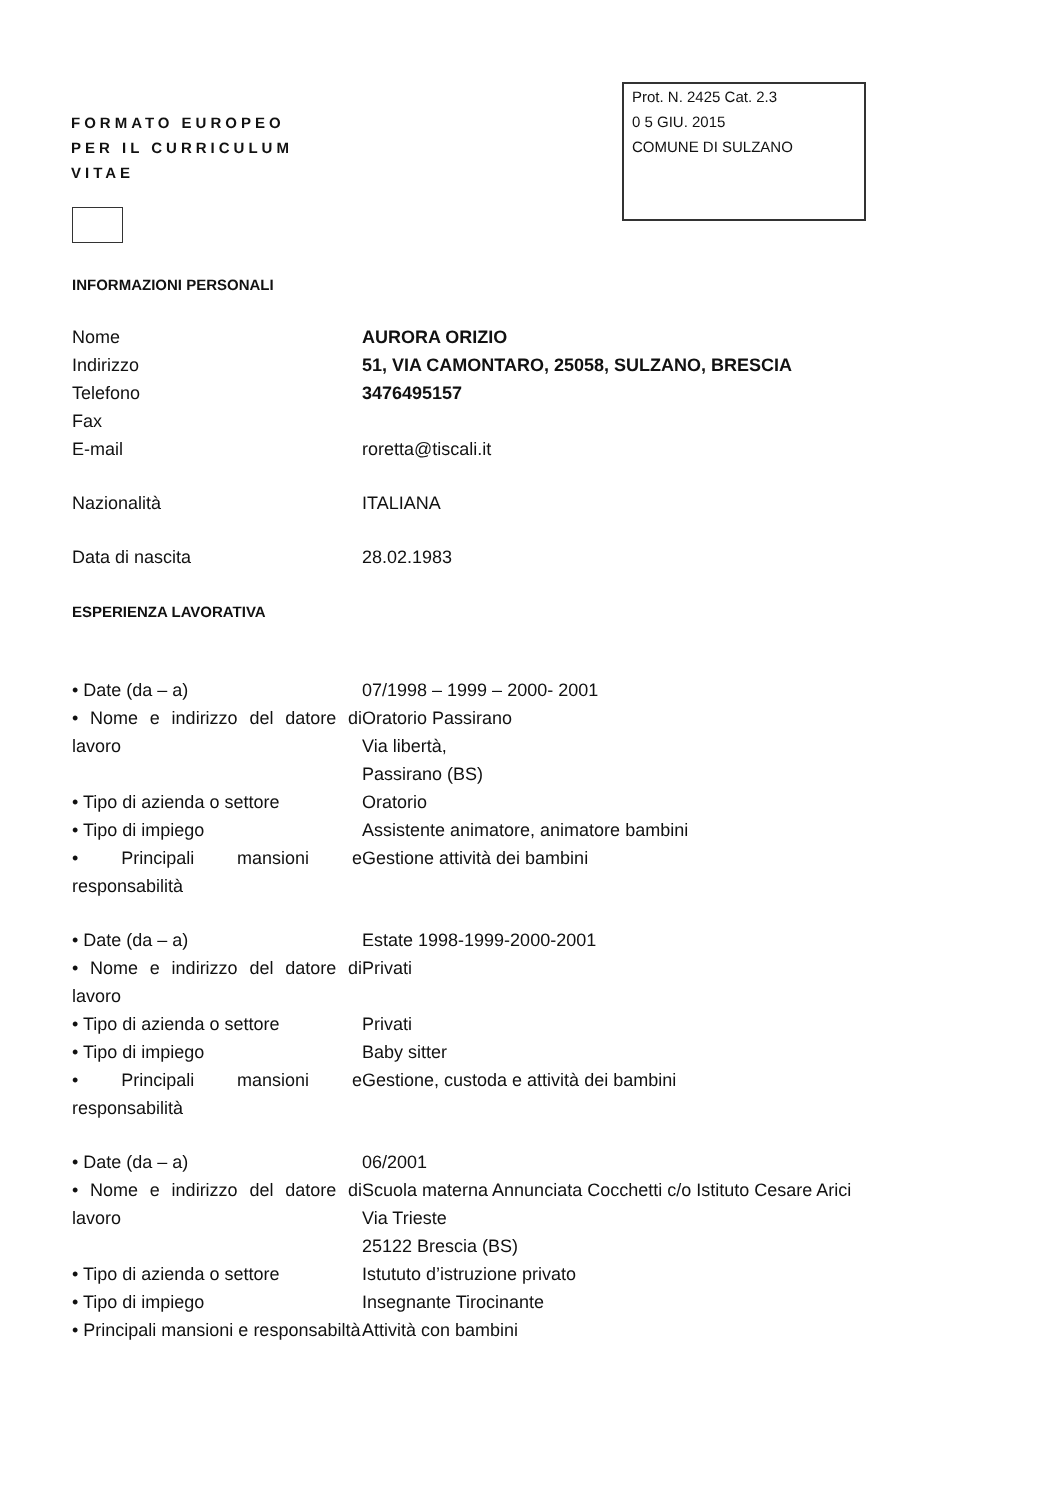FORMATO EUROPEO
PER IL CURRICULUM
VITAE
Prot. N. 2425 Cat. 2.3
0 5 GIU. 2015
COMUNE DI SULZANO
INFORMAZIONI PERSONALI
Nome AURORA ORIZIO
Indirizzo 51, VIA CAMONTARO, 25058, SULZANO, BRESCIA
Telefono 3476495157
Fax
E-mail roretta@tiscali.it
Nazionalità ITALIANA
Data di nascita 28.02.1983
ESPERIENZA LAVORATIVA
• Date (da – a) 07/1998 – 1999 – 2000- 2001
• Nome e indirizzo del datore di lavoro
Oratorio Passirano
Via libertà,
Passirano (BS)
• Tipo di azienda o settore
Oratorio
• Tipo di impiego Assistente animatore, animatore bambini
• Principali mansioni e responsabilità
Gestione attività dei bambini
• Date (da – a) Estate 1998-1999-2000-2001
• Nome e indirizzo del datore di lavoro
Privati
• Tipo di azienda o settore
Privati
• Tipo di impiego Baby sitter
• Principali mansioni e responsabilità
Gestione, custoda e attività dei bambini
• Date (da – a) 06/2001
• Nome e indirizzo del datore di lavoro
Scuola materna Annunciata Cocchetti c/o Istituto Cesare Arici
Via Trieste
25122 Brescia (BS)
• Tipo di azienda o settore
Istututo d’istruzione privato
• Tipo di impiego Insegnante Tirocinante
• Principali mansioni e responsabiltà
Attività con bambini